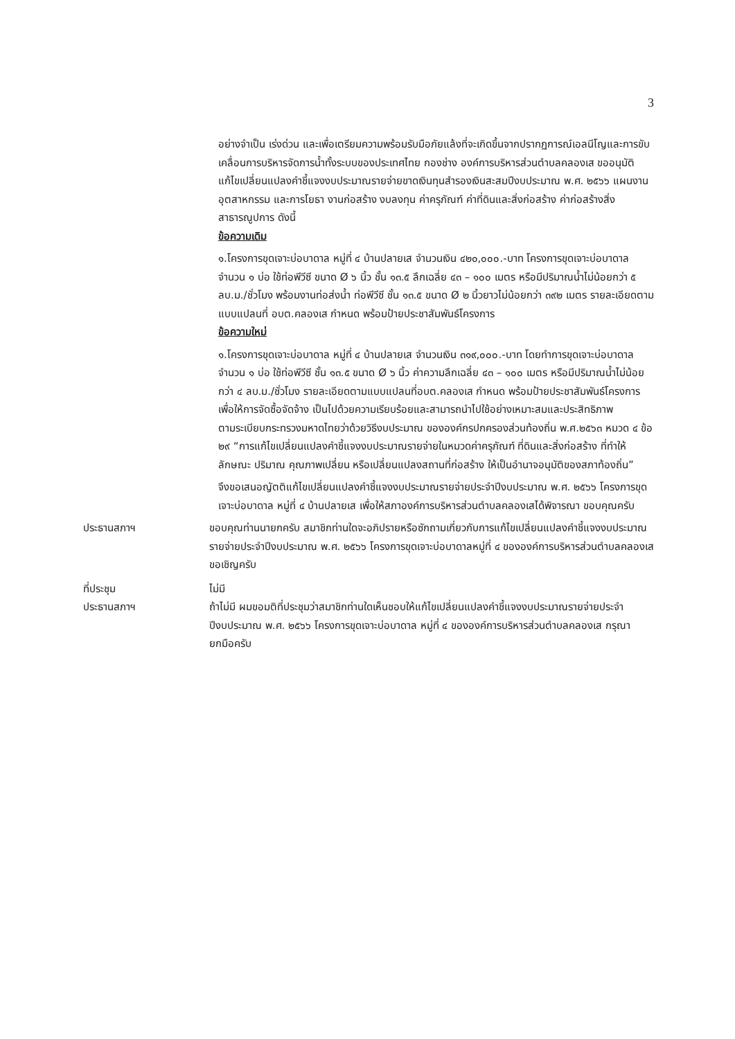3
อย่างจำเป็น เร่งด่วน และเพื่อเตรียมความพร้อมรับมือภัยแล้งที่จะเกิดขึ้นจากปรากฏการณ์เอลนีโญและการขับเคลื่อนการบริหารจัดการน้ำทั้งระบบของประเทศไทย กองช่าง องค์การบริหารส่วนตำบลคลองเส ขออนุมัติแก้ไขเปลี่ยนแปลงคำชี้แจงงบประมาณรายจ่ายขาดเงินทุนสำรองเงินสะสมปีงบประมาณ พ.ศ. ๒๕๖๖ แผนงานอุตสาหกรรม และการโยธา งานก่อสร้าง งบลงทุน ค่าครุภัณฑ์ ค่าที่ดินและสิ่งก่อสร้าง ค่าก่อสร้างสิ่งสาธารณูปการ ดังนี้
ข้อความเดิม
๑.โครงการขุดเจาะบ่อบาดาล หมู่ที่ ๔ บ้านปลายเส จำนวนเงิน ๔๒๐,๐๐๐.-บาท โครงการขุดเจาะบ่อบาดาล จำนวน ๑ บ่อ ใช้ท่อพีวีซี ขนาด Ø ๖ นิ้ว ชั้น ๑๓.๕ ลึกเฉลี่ย ๔๓ – ๑๐๐ เมตร หรือมีปริมาณน้ำไม่น้อยกว่า ๕ ลบ.ม./ชั่วโมง พร้อมงานท่อส่งน้ำ ท่อพีวีซี ชั้น ๑๓.๕ ขนาด Ø ๒ นิ้วยาวไม่น้อยกว่า ๓๙๒ เมตร รายละเอียดตามแบบแปลนที่ อบต.คลองเส กำหนด พร้อมป้ายประชาสัมพันธ์โครงการ
ข้อความใหม่
๑.โครงการขุดเจาะบ่อบาดาล หมู่ที่ ๔ บ้านปลายเส จำนวนเงิน ๓๑๙,๐๐๐.-บาท โดยทำการขุดเจาะบ่อบาดาล จำนวน ๑ บ่อ ใช้ท่อพีวีซี ชั้น ๑๓.๕ ขนาด Ø ๖ นิ้ว ค่าความลึกเฉลี่ย ๔๓ – ๑๐๐ เมตร หรือมีปริมาณน้ำไม่น้อยกว่า ๔ ลบ.ม./ชั่วโมง รายละเอียดตามแบบแปลนที่อบต.คลองเส กำหนด พร้อมป้ายประชาสัมพันธ์โครงการ
เพื่อให้การจัดซื้อจัดจ้าง เป็นไปด้วยความเรียบร้อยและสามารถนำไปใช้อย่างเหมาะสมและประสิทธิภาพ
ตามระเบียบกระทรวงมหาดไทยว่าด้วยวิธีงบประมาณ ขององค์กรปกครองส่วนท้องถิ่น พ.ศ.๒๕๖๓ หมวด ๔ ข้อ ๒๙ “การแก้ไขเปลี่ยนแปลงคำชี้แจงงบประมาณรายจ่ายในหมวดค่าครุภัณฑ์ ที่ดินและสิ่งก่อสร้าง ที่ทำให้ลักษณะ ปริมาณ คุณภาพเปลี่ยน หรือเปลี่ยนแปลงสถานที่ก่อสร้าง ให้เป็นอำนาจอนุมัติของสภาท้องถิ่น”
จึงขอเสนอญัตติแก้ไขเปลี่ยนแปลงคำชี้แจงงบประมาณรายจ่ายประจำปีงบประมาณ พ.ศ. ๒๕๖๖ โครงการขุดเจาะบ่อบาดาล หมู่ที่ ๔ บ้านปลายเส เพื่อให้สภาองค์การบริหารส่วนตำบลคลองเสได้พิจารณา ขอบคุณครับ
ประธานสภาฯ ขอบคุณท่านนายกครับ สมาชิกท่านใดจะอภิปรายหรือซักถามเกี่ยวกับการแก้ไขเปลี่ยนแปลงคำชี้แจงงบประมาณรายจ่ายประจำปีงบประมาณ พ.ศ. ๒๕๖๖ โครงการขุดเจาะบ่อบาดาลหมู่ที่ ๔ ขององค์การบริหารส่วนตำบลคลองเส ขอเชิญครับ
ที่ประชุม ไม่มี
ประธานสภาฯ ถ้าไม่มี ผมขอมติที่ประชุมว่าสมาชิกท่านใดเห็นชอบให้แก้ไขเปลี่ยนแปลงคำชี้แจงงบประมาณรายจ่ายประจำปีงบประมาณ พ.ศ. ๒๕๖๖ โครงการขุดเจาะบ่อบาดาล หมู่ที่ ๔ ขององค์การบริหารส่วนตำบลคลองเส กรุณายกมือครับ